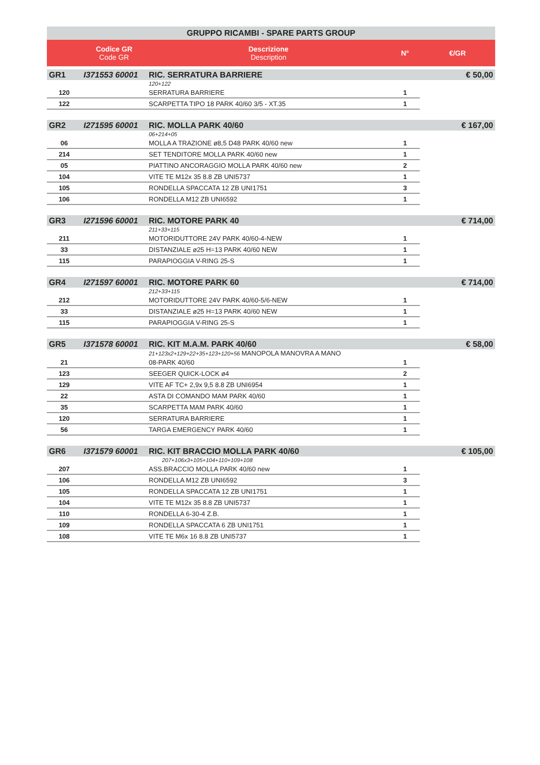| GRUPPO RICAMBI - SPARE PARTS GROUP | | | | |
| | Codice GR Code GR | Descrizione Description | N° | €/GR |
| GR1 | I371553 60001 | RIC. SERRATURA BARRIERE | | € 50,00 |
| | | 120+122 | | |
| 120 | | SERRATURA BARRIERE | 1 | |
| 122 | | SCARPETTA TIPO 18 PARK 40/60 3/5 - XT.35 | 1 | |
| GR2 | I271595 60001 | RIC. MOLLA PARK 40/60 | | € 167,00 |
| | | 06+214+05 | | |
| 06 | | MOLLA A TRAZIONE ø8,5 D48 PARK 40/60 new | 1 | |
| 214 | | SET TENDITORE MOLLA PARK 40/60 new | 1 | |
| 05 | | PIATTINO ANCORAGGIO MOLLA PARK 40/60 new | 2 | |
| 104 | | VITE TE M12x 35 8.8 ZB UNI5737 | 1 | |
| 105 | | RONDELLA SPACCATA 12 ZB UNI1751 | 3 | |
| 106 | | RONDELLA M12 ZB UNI6592 | 1 | |
| GR3 | I271596 60001 | RIC. MOTORE PARK 40 | | € 714,00 |
| | | 211+33+115 | | |
| 211 | | MOTORIDUTTORE 24V PARK 40/60-4-NEW | 1 | |
| 33 | | DISTANZIALE ø25 H=13 PARK 40/60 NEW | 1 | |
| 115 | | PARAPIOGGIA V-RING 25-S | 1 | |
| GR4 | I271597 60001 | RIC. MOTORE PARK 60 | | € 714,00 |
| | | 212+33+115 | | |
| 212 | | MOTORIDUTTORE 24V PARK 40/60-5/6-NEW | 1 | |
| 33 | | DISTANZIALE ø25 H=13 PARK 40/60 NEW | 1 | |
| 115 | | PARAPIOGGIA V-RING 25-S | 1 | |
| GR5 | I371578 60001 | RIC. KIT M.A.M. PARK 40/60 | | € 58,00 |
| | | 21+123x2+129+22+35+123+120+56 MANOPOLA MANOVRA A MANO | | |
| 21 | | 08-PARK 40/60 | 1 | |
| 123 | | SEEGER QUICK-LOCK ø4 | 2 | |
| 129 | | VITE AF TC+ 2,9x 9,5 8.8 ZB UNI6954 | 1 | |
| 22 | | ASTA DI COMANDO MAM PARK 40/60 | 1 | |
| 35 | | SCARPETTA MAM PARK 40/60 | 1 | |
| 120 | | SERRATURA BARRIERE | 1 | |
| 56 | | TARGA EMERGENCY PARK 40/60 | 1 | |
| GR6 | I371579 60001 | RIC. KIT BRACCIO MOLLA PARK 40/60 | | € 105,00 |
| | | 207+106x3+105+104+110+109+108 | | |
| 207 | | ASS.BRACCIO MOLLA PARK 40/60 new | 1 | |
| 106 | | RONDELLA M12 ZB UNI6592 | 3 | |
| 105 | | RONDELLA SPACCATA 12 ZB UNI1751 | 1 | |
| 104 | | VITE TE M12x 35 8.8 ZB UNI5737 | 1 | |
| 110 | | RONDELLA 6-30-4 Z.B. | 1 | |
| 109 | | RONDELLA SPACCATA 6 ZB UNI1751 | 1 | |
| 108 | | VITE TE M6x 16 8.8 ZB UNI5737 | 1 | |